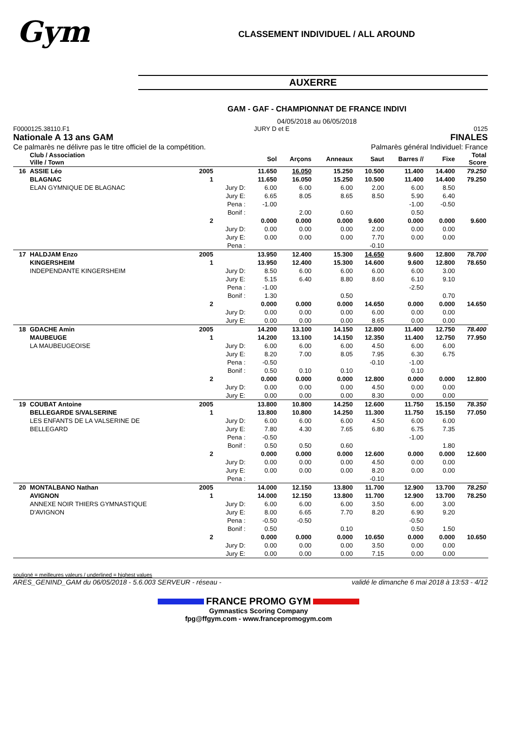Gym
CLASSEMENT INDIVIDUEL / ALL AROUND
AUXERRE
GAM - GAF - CHAMPIONNAT DE FRANCE INDIVI
04/05/2018 au 06/05/2018
F0000125.38110.F1 JURY D et E 0125
Nationale A 13 ans GAM FINALES
Ce palmarès ne délivre pas le titre officiel de la compétition. Palmarès général Individuel: France
| | Club / Association Ville / Town | | | Sol | Arçons | Anneaux | Saut | Barres // | Fixe | Total Score |
| --- | --- | --- | --- | --- | --- | --- | --- | --- | --- | --- |
| 16 | ASSIE Léo | 2005 | | 11.650 | 16.050 | 15.250 | 10.500 | 11.400 | 14.400 | 79.250 |
| | BLAGNAC | 1 | | 11.650 | 16.050 | 15.250 | 10.500 | 11.400 | 14.400 | 79.250 |
| | ELAN GYMNIQUE DE BLAGNAC | | Jury D: | 6.00 | 6.00 | 6.00 | 2.00 | 6.00 | 8.50 | |
| | | | Jury E: | 6.65 | 8.05 | 8.65 | 8.50 | 5.90 | 6.40 | |
| | | | Pena : | -1.00 | | | | -1.00 | -0.50 | |
| | | | Bonif : | | 2.00 | 0.60 | | 0.50 | | |
| | | 2 | | 0.000 | 0.000 | 0.000 | 9.600 | 0.000 | 0.000 | 9.600 |
| | | | Jury D: | 0.00 | 0.00 | 0.00 | 2.00 | 0.00 | 0.00 | |
| | | | Jury E: | 0.00 | 0.00 | 0.00 | 7.70 | 0.00 | 0.00 | |
| | | | Pena : | | | | -0.10 | | | |
| 17 | HALDJAM Enzo | 2005 | | 13.950 | 12.400 | 15.300 | 14.650 | 9.600 | 12.800 | 78.700 |
| | KINGERSHEIM | 1 | | 13.950 | 12.400 | 15.300 | 14.600 | 9.600 | 12.800 | 78.650 |
| | INDEPENDANTE KINGERSHEIM | | Jury D: | 8.50 | 6.00 | 6.00 | 6.00 | 6.00 | 3.00 | |
| | | | Jury E: | 5.15 | 6.40 | 8.80 | 8.60 | 6.10 | 9.10 | |
| | | | Pena : | -1.00 | | | | -2.50 | | |
| | | | Bonif : | 1.30 | | 0.50 | | | 0.70 | |
| | | 2 | | 0.000 | 0.000 | 0.000 | 14.650 | 0.000 | 0.000 | 14.650 |
| | | | Jury D: | 0.00 | 0.00 | 0.00 | 6.00 | 0.00 | 0.00 | |
| | | | Jury E: | 0.00 | 0.00 | 0.00 | 8.65 | 0.00 | 0.00 | |
| 18 | GDACHE Amin | 2005 | | 14.200 | 13.100 | 14.150 | 12.800 | 11.400 | 12.750 | 78.400 |
| | MAUBEUGE | 1 | | 14.200 | 13.100 | 14.150 | 12.350 | 11.400 | 12.750 | 77.950 |
| | LA MAUBEUGEOISE | | Jury D: | 6.00 | 6.00 | 6.00 | 4.50 | 6.00 | 6.00 | |
| | | | Jury E: | 8.20 | 7.00 | 8.05 | 7.95 | 6.30 | 6.75 | |
| | | | Pena : | -0.50 | | | -0.10 | -1.00 | | |
| | | | Bonif : | 0.50 | 0.10 | 0.10 | | 0.10 | | |
| | | 2 | | 0.000 | 0.000 | 0.000 | 12.800 | 0.000 | 0.000 | 12.800 |
| | | | Jury D: | 0.00 | 0.00 | 0.00 | 4.50 | 0.00 | 0.00 | |
| | | | Jury E: | 0.00 | 0.00 | 0.00 | 8.30 | 0.00 | 0.00 | |
| 19 | COUBAT Antoine | 2005 | | 13.800 | 10.800 | 14.250 | 12.600 | 11.750 | 15.150 | 78.350 |
| | BELLEGARDE S/VALSERINE | 1 | | 13.800 | 10.800 | 14.250 | 11.300 | 11.750 | 15.150 | 77.050 |
| | LES ENFANTS DE LA VALSERINE DE | | Jury D: | 6.00 | 6.00 | 6.00 | 4.50 | 6.00 | 6.00 | |
| | BELLEGARD | | Jury E: | 7.80 | 4.30 | 7.65 | 6.80 | 6.75 | 7.35 | |
| | | | Pena : | -0.50 | | | | -1.00 | | |
| | | | Bonif : | 0.50 | 0.50 | 0.60 | | | 1.80 | |
| | | 2 | | 0.000 | 0.000 | 0.000 | 12.600 | 0.000 | 0.000 | 12.600 |
| | | | Jury D: | 0.00 | 0.00 | 0.00 | 4.50 | 0.00 | 0.00 | |
| | | | Jury E: | 0.00 | 0.00 | 0.00 | 8.20 | 0.00 | 0.00 | |
| | | | Pena : | | | | -0.10 | | | |
| 20 | MONTALBANO Nathan | 2005 | | 14.000 | 12.150 | 13.800 | 11.700 | 12.900 | 13.700 | 78.250 |
| | AVIGNON | 1 | | 14.000 | 12.150 | 13.800 | 11.700 | 12.900 | 13.700 | 78.250 |
| | ANNEXE NOIR THIERS GYMNASTIQUE | | Jury D: | 6.00 | 6.00 | 6.00 | 3.50 | 6.00 | 3.00 | |
| | D'AVIGNON | | Jury E: | 8.00 | 6.65 | 7.70 | 8.20 | 6.90 | 9.20 | |
| | | | Pena : | -0.50 | -0.50 | | | -0.50 | | |
| | | | Bonif : | 0.50 | | 0.10 | | 0.50 | 1.50 | |
| | | 2 | | 0.000 | 0.000 | 0.000 | 10.650 | 0.000 | 0.000 | 10.650 |
| | | | Jury D: | 0.00 | 0.00 | 0.00 | 3.50 | 0.00 | 0.00 | |
| | | | Jury E: | 0.00 | 0.00 | 0.00 | 7.15 | 0.00 | 0.00 | |
souligné = meilleures valeurs / underlined = highest values
ARES_GENIND_GAM du 06/05/2018 - 5.6.003 SERVEUR - réseau - validé le dimanche 6 mai 2018 à 13:53 - 4/12
FRANCE PROMO GYM
Gymnastics Scoring Company
fpg@ffgym.com - www.francepromogym.com